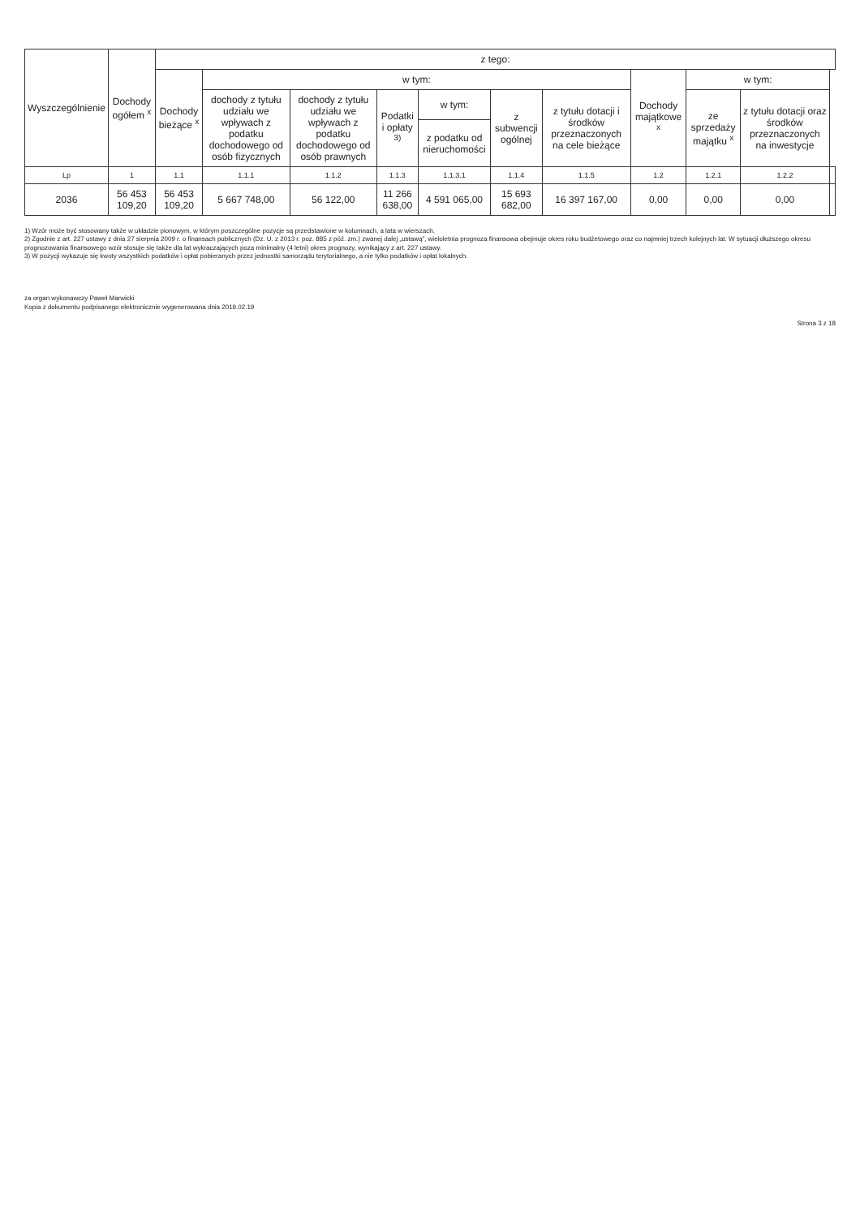| Wyszczególnienie | Dochody ogółem <sup>x</sup> | z tego: | | | | | | | | | | |
| --- | --- | --- | --- | --- | --- | --- | --- | --- | --- | --- | --- | --- |
| | | Dochody bieżące <sup>x</sup> | w tym: | | | | | | Dochody majątkowe <sup>x</sup> | w tym: | | |
| | | | dochody z tytułu udziału we wpływach z podatku dochodowego od osób fizycznych | dochody z tytułu udziału we wpływach z podatku dochodowego od osób prawnych | Podatki i opłaty <sup>3)</sup> | w tym: | z subwencji ogólnej | z tytułu dotacji i środków przeznaczonych na cele bieżące | | ze sprzedaży majątku <sup>x</sup> | z tytułu dotacji oraz środków przeznaczonych na inwestycje | |
| | | | | | | z podatku od nieruchomości | | | | | | |
| Lp | 1 | 1.1 | 1.1.1 | 1.1.2 | 1.1.3 | 1.1.3.1 | 1.1.4 | 1.1.5 | 1.2 | 1.2.1 | 1.2.2 | |
| 2036 | 56 453 109,20 | 56 453 109,20 | 5 667 748,00 | 56 122,00 | 11 266 638,00 | 4 591 065,00 | 15 693 682,00 | 16 397 167,00 | 0,00 | 0,00 | 0,00 | |
1) Wzór może być stosowany także w układzie pionowym, w którym poszczególne pozycje są przedstawione w kolumnach, a lata w wierszach.
2) Zgodnie z art. 227 ustawy z dnia 27 sierpnia 2009 r. o finansach publicznych (Dz. U. z 2013 r. poz. 885 z póź. zm.) zwanej dalej „ustawą”, wieloletnia prognoza finansowa obejmuje okres roku budżetowego oraz co najmniej trzech kolejnych lat. W sytuacji dłuższego okresu prognozowania finansowego wzór stosuje się także dla lat wykraczających poza minimalny (4 letni) okres prognozy, wynikający z art. 227 ustawy.
3) W pozycji wykazuje się kwoty wszystkich podatków i opłat pobieranych przez jednostki samorządu terytorialnego, a nie tylko podatków i opłat lokalnych.
za organ wykonawczy Paweł Marwicki
Kopia z dokumentu podpisanego elektronicznie wygenerowana dnia 2019.02.19
Strona 3 z 18